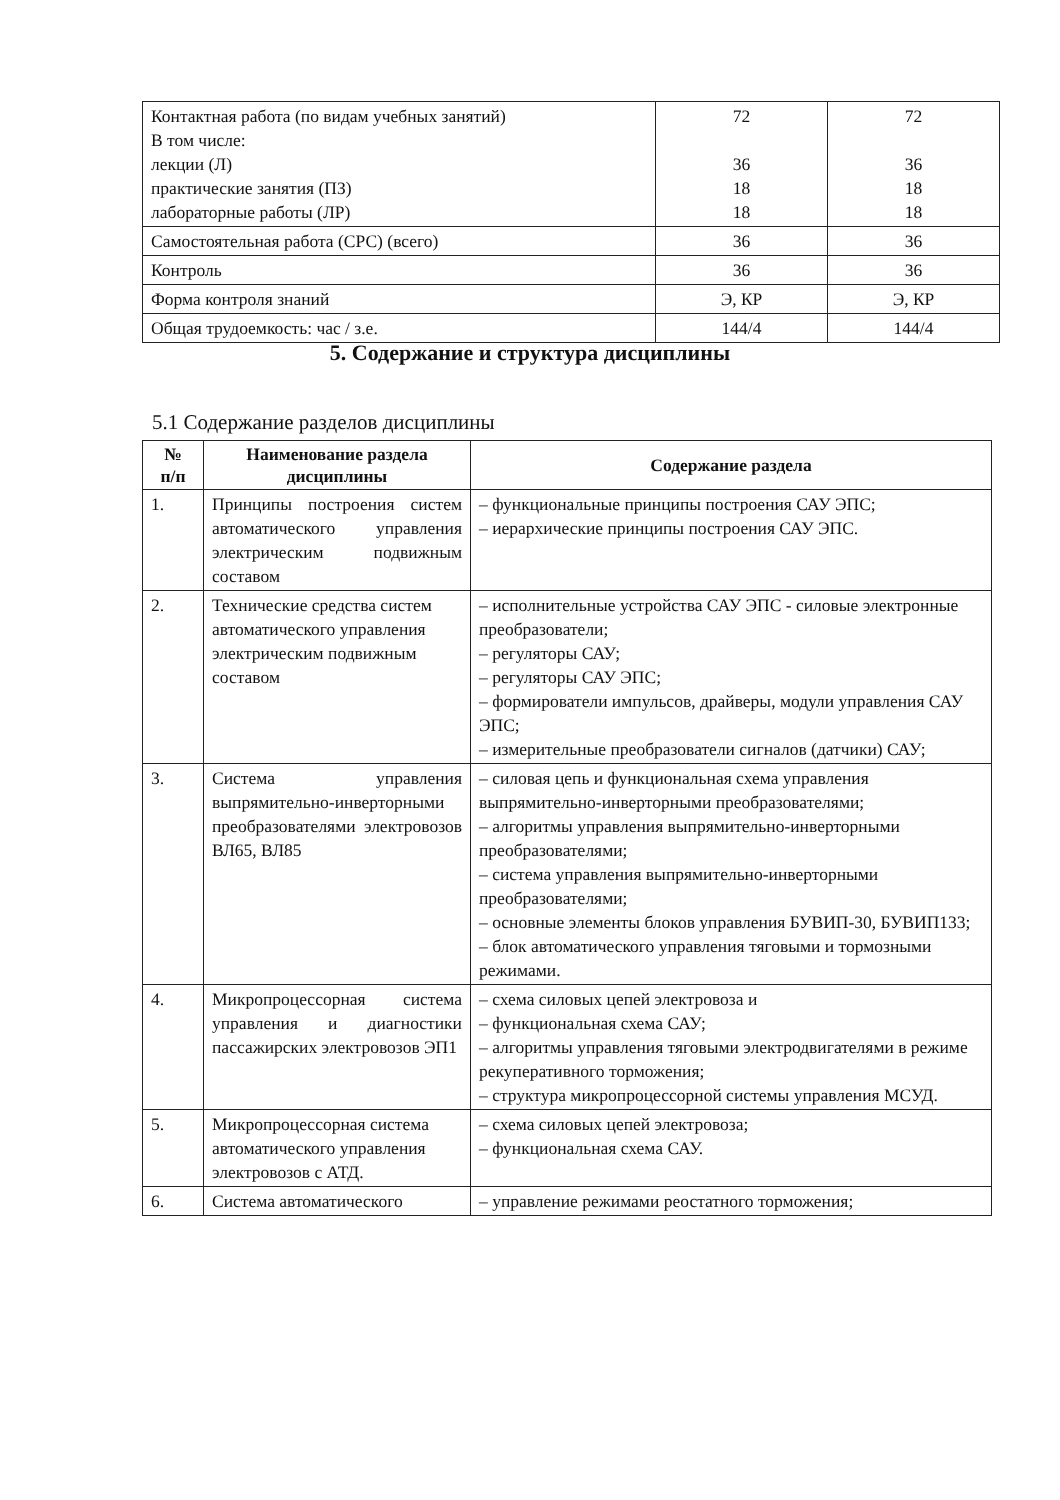| Контактная работа (по видам учебных занятий) В том числе: лекции (Л) практические занятия (ПЗ) лабораторные работы (ЛР) | 72 36 18 18 | 72 36 18 18 |
| Самостоятельная работа (СРС) (всего) | 36 | 36 |
| Контроль | 36 | 36 |
| Форма контроля знаний | Э, КР | Э, КР |
| Общая трудоемкость: час / з.е. | 144/4 | 144/4 |
5. Содержание и структура дисциплины
5.1 Содержание разделов дисциплины
| № п/п | Наименование раздела дисциплины | Содержание раздела |
| --- | --- | --- |
| 1. | Принципы построения систем автоматического управления электрическим подвижным составом | – функциональные принципы построения САУ ЭПС; – иерархические принципы построения САУ ЭПС. |
| 2. | Технические средства систем автоматического управления электрическим подвижным составом | – исполнительные устройства САУ ЭПС - силовые электронные преобразователи; – регуляторы САУ; – регуляторы САУ ЭПС; – формирователи импульсов, драйверы, модули управления САУ ЭПС; – измерительные преобразователи сигналов (датчики) САУ; |
| 3. | Система управления выпрямительно-инверторными преобразователями электровозов ВЛ65, ВЛ85 | – силовая цепь и функциональная схема управления выпрямительно-инверторными преобразователями; – алгоритмы управления выпрямительно-инверторными преобразователями; – система управления выпрямительно-инверторными преобразователями; – основные элементы блоков управления БУВИП-30, БУВИП133; – блок автоматического управления тяговыми и тормозными режимами. |
| 4. | Микропроцессорная система управления и диагностики пассажирских электровозов ЭП1 | – схема силовых цепей электровоза и – функциональная схема САУ; – алгоритмы управления тяговыми электродвигателями в режиме рекуперативного торможения; – структура микропроцессорной системы управления МСУД. |
| 5. | Микропроцессорная система автоматического управления электровозов с АТД. | – схема силовых цепей электровоза; – функциональная схема САУ. |
| 6. | Система автоматического | – управление режимами реостатного торможения; |